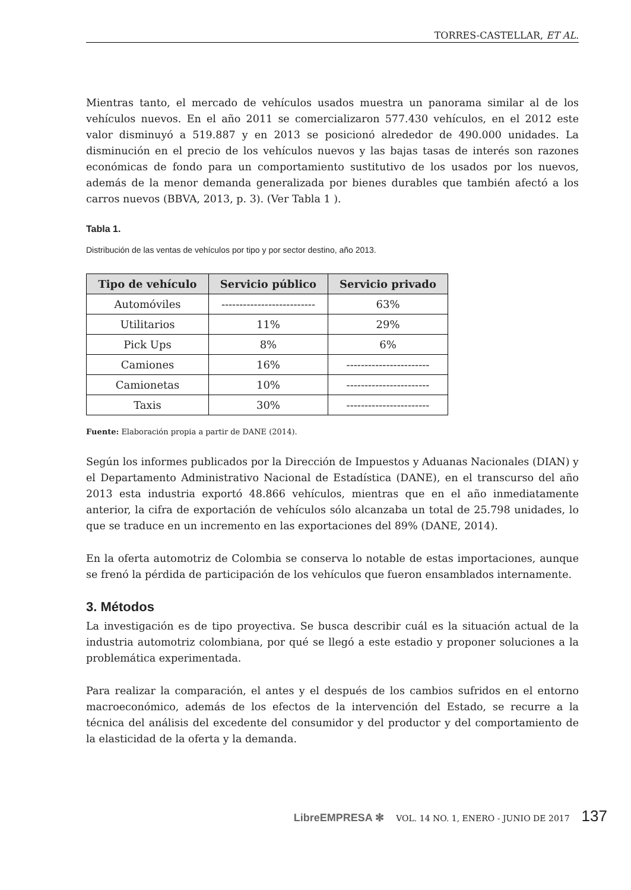TORRES-CASTELLAR, ET AL.
Mientras tanto, el mercado de vehículos usados muestra un panorama similar al de los vehículos nuevos. En el año 2011 se comercializaron 577.430 vehículos, en el 2012 este valor disminuyó a 519.887 y en 2013 se posicionó alrededor de 490.000 unidades. La disminución en el precio de los vehículos nuevos y las bajas tasas de interés son razones económicas de fondo para un comportamiento sustitutivo de los usados por los nuevos, además de la menor demanda generalizada por bienes durables que también afectó a los carros nuevos (BBVA, 2013, p. 3). (Ver Tabla 1 ).
Tabla 1.
Distribución de las ventas de vehículos por tipo y por sector destino, año 2013.
| Tipo de vehículo | Servicio público | Servicio privado |
| --- | --- | --- |
| Automóviles | -------------------------- | 63% |
| Utilitarios | 11% | 29% |
| Pick Ups | 8% | 6% |
| Camiones | 16% | ----------------------- |
| Camionetas | 10% | ----------------------- |
| Taxis | 30% | ----------------------- |
Fuente: Elaboración propia a partir de DANE (2014).
Según los informes publicados por la Dirección de Impuestos y Aduanas Nacionales (DIAN) y el Departamento Administrativo Nacional de Estadística (DANE), en el transcurso del año 2013 esta industria exportó 48.866 vehículos, mientras que en el año inmediatamente anterior, la cifra de exportación de vehículos sólo alcanzaba un total de 25.798 unidades, lo que se traduce en un incremento en las exportaciones del 89% (DANE, 2014).
En la oferta automotriz de Colombia se conserva lo notable de estas importaciones, aunque se frenó la pérdida de participación de los vehículos que fueron ensamblados internamente.
3. Métodos
La investigación es de tipo proyectiva. Se busca describir cuál es la situación actual de la industria automotriz colombiana, por qué se llegó a este estadio y proponer soluciones a la problemática experimentada.
Para realizar la comparación, el antes y el después de los cambios sufridos en el entorno macroeconómico, además de los efectos de la intervención del Estado, se recurre a la técnica del análisis del excedente del consumidor y del productor y del comportamiento de la elasticidad de la oferta y la demanda.
LibreEMPRESA ✻ VOL. 14 NO. 1, ENERO - JUNIO DE 2017 137